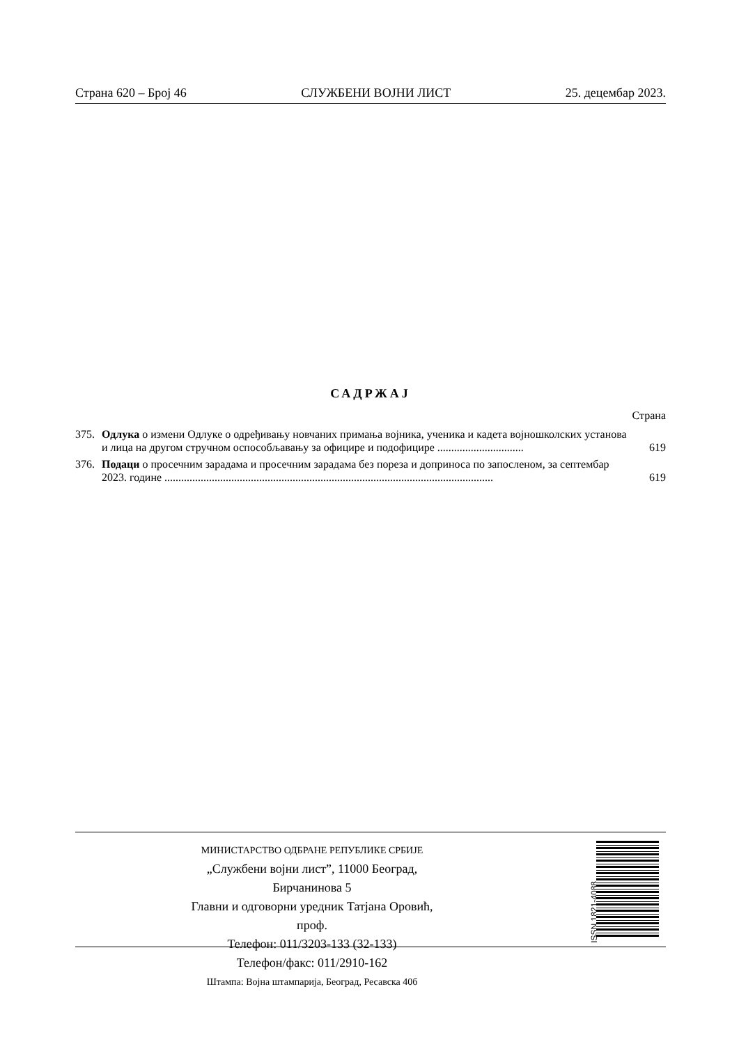Страна 620 – Број 46 СЛУЖБЕНИ ВОЈНИ ЛИСТ 25. децембар 2023.
САДРЖАЈ
Страна
375. Одлука о измени Одлуке о одређивању новчаних примања војника, ученика и кадета војношколских установа и лица на другом стручном оспособљавању за официре и подофицире ............................... 619
376. Подаци о просечним зарадама и просечним зарадама без пореза и доприноса по запосленом, за септембар 2023. године ...................................................................................................................... 619
МИНИСТАРСТВО ОДБРАНЕ РЕПУБЛИКЕ СРБИЈЕ
„Службени војни лист”, 11000 Београд, Бирчанинова 5
Главни и одговорни уредник Татјана Оровић, проф.
Телефон: 011/3203-133 (32-133)
Телефон/факс: 011/2910-162
Штампа: Војна штампарија, Београд, Ресавска 40б
ISSN 1821-4088